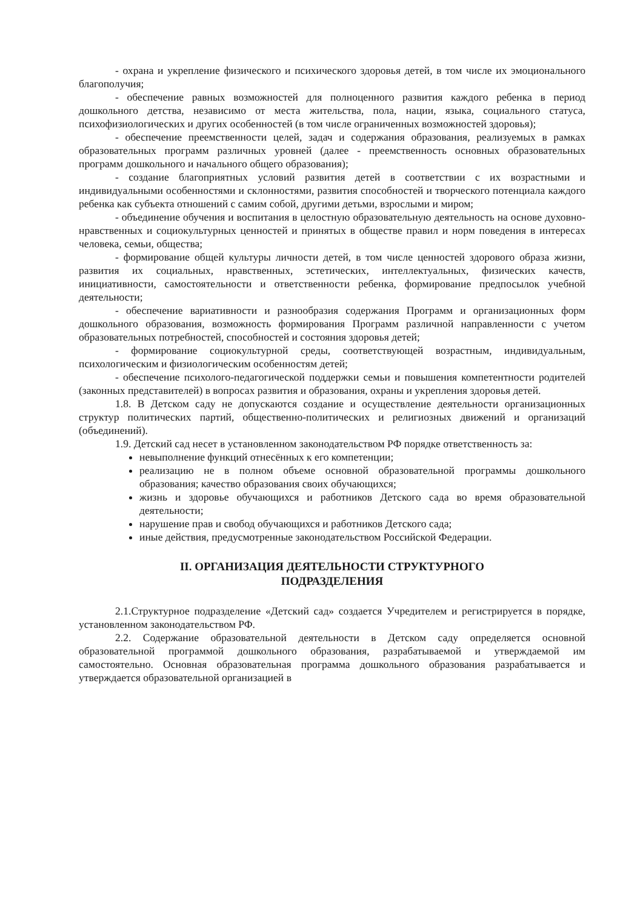- охрана и укрепление физического и психического здоровья детей, в том числе их эмоционального благополучия;
- обеспечение равных возможностей для полноценного развития каждого ребенка в период дошкольного детства, независимо от места жительства, пола, нации, языка, социального статуса, психофизиологических и других особенностей (в том числе ограниченных возможностей здоровья);
- обеспечение преемственности целей, задач и содержания образования, реализуемых в рамках образовательных программ различных уровней (далее - преемственность основных образовательных программ дошкольного и начального общего образования);
- создание благоприятных условий развития детей в соответствии с их возрастными и индивидуальными особенностями и склонностями, развития способностей и творческого потенциала каждого ребенка как субъекта отношений с самим собой, другими детьми, взрослыми и миром;
- объединение обучения и воспитания в целостную образовательную деятельность на основе духовно-нравственных и социокультурных ценностей и принятых в обществе правил и норм поведения в интересах человека, семьи, общества;
- формирование общей культуры личности детей, в том числе ценностей здорового образа жизни, развития их социальных, нравственных, эстетических, интеллектуальных, физических качеств, инициативности, самостоятельности и ответственности ребенка, формирование предпосылок учебной деятельности;
- обеспечение вариативности и разнообразия содержания Программ и организационных форм дошкольного образования, возможность формирования Программ различной направленности с учетом образовательных потребностей, способностей и состояния здоровья детей;
- формирование социокультурной среды, соответствующей возрастным, индивидуальным, психологическим и физиологическим особенностям детей;
- обеспечение психолого-педагогической поддержки семьи и повышения компетентности родителей (законных представителей) в вопросах развития и образования, охраны и укрепления здоровья детей.
1.8. В Детском саду не допускаются создание и осуществление деятельности организационных структур политических партий, общественно-политических и религиозных движений и организаций (объединений).
1.9. Детский сад несет в установленном законодательством РФ порядке ответственность за:
невыполнение функций отнесённых к его компетенции;
реализацию не в полном объеме основной образовательной программы дошкольного образования; качество образования своих обучающихся;
жизнь и здоровье обучающихся и работников Детского сада во время образовательной деятельности;
нарушение прав и свобод обучающихся и работников Детского сада;
иные действия, предусмотренные законодательством Российской Федерации.
II. ОРГАНИЗАЦИЯ ДЕЯТЕЛЬНОСТИ СТРУКТУРНОГО
ПОДРАЗДЕЛЕНИЯ
2.1.Структурное подразделение «Детский сад» создается Учредителем и регистрируется в порядке, установленном законодательством РФ.
2.2. Содержание образовательной деятельности в Детском саду определяется основной образовательной программой дошкольного образования, разрабатываемой и утверждаемой им самостоятельно. Основная образовательная программа дошкольного образования разрабатывается и утверждается образовательной организацией в